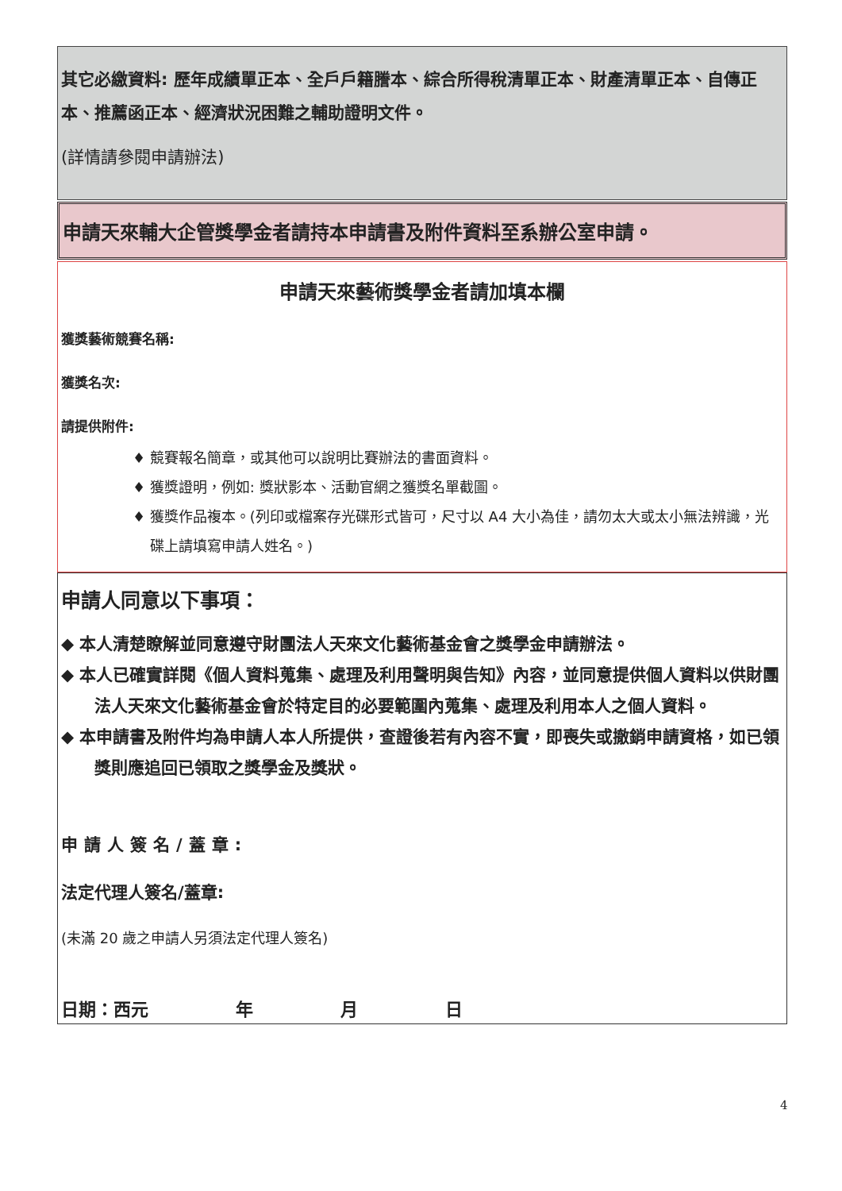其它必繳資料: 歷年成績單正本、全戶戶籍謄本、綜合所得稅清單正本、財產清單正本、自傳正本、推薦函正本、經濟狀況困難之輔助證明文件。
(詳情請參閱申請辦法)
申請天來輔大企管獎學金者請持本申請書及附件資料至系辦公室申請。
申請天來藝術獎學金者請加填本欄
獲獎藝術競賽名稱:
獲獎名次:
請提供附件:
♦ 競賽報名簡章，或其他可以說明比賽辦法的書面資料。
♦ 獲獎證明，例如: 獎狀影本、活動官網之獲獎名單截圖。
♦ 獲獎作品複本。(列印或檔案存光碟形式皆可，尺寸以 A4 大小為佳，請勿太大或太小無法辨識，光碟上請填寫申請人姓名。)
申請人同意以下事項：
◆ 本人清楚瞭解並同意遵守財團法人天來文化藝術基金會之獎學金申請辦法。
◆ 本人已確實詳閱《個人資料蒐集、處理及利用聲明與告知》內容，並同意提供個人資料以供財團法人天來文化藝術基金會於特定目的必要範圍內蒐集、處理及利用本人之個人資料。
◆ 本申請書及附件均為申請人本人所提供，查證後若有內容不實，即喪失或撤銷申請資格，如已領獎則應追回已領取之獎學金及獎狀。
申請人簽名/蓋章:
法定代理人簽名/蓋章:
(未滿 20 歲之申請人另須法定代理人簽名)
日期：西元　　　　　年　　　　　月　　　　　日
4